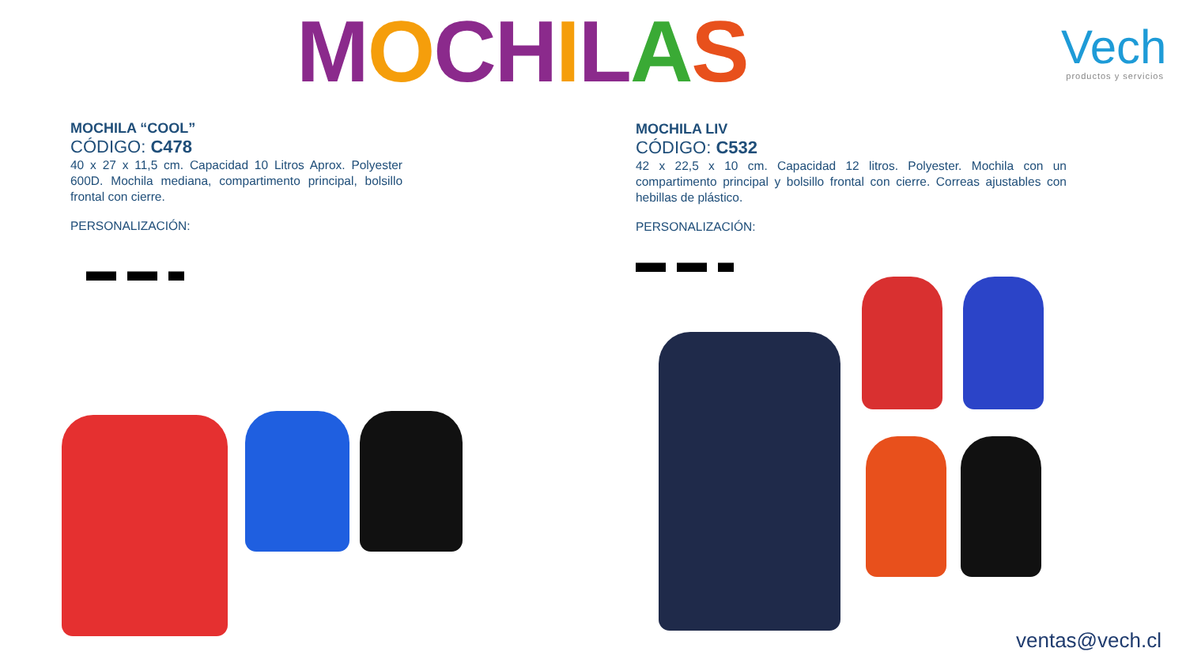MOCHILAS
Vech
productos y servicios
MOCHILA “COOL”
CÓDIGO: C478
40 x 27 x 11,5 cm. Capacidad 10 Litros Aprox. Polyester 600D. Mochila mediana, compartimento principal, bolsillo frontal con cierre.
PERSONALIZACIÓN:
MOCHILA LIV
CÓDIGO: C532
42 x 22,5 x 10 cm. Capacidad 12 litros. Polyester. Mochila con un compartimento principal y bolsillo frontal con cierre. Correas ajustables con hebillas de plástico.
PERSONALIZACIÓN:
ventas@vech.cl